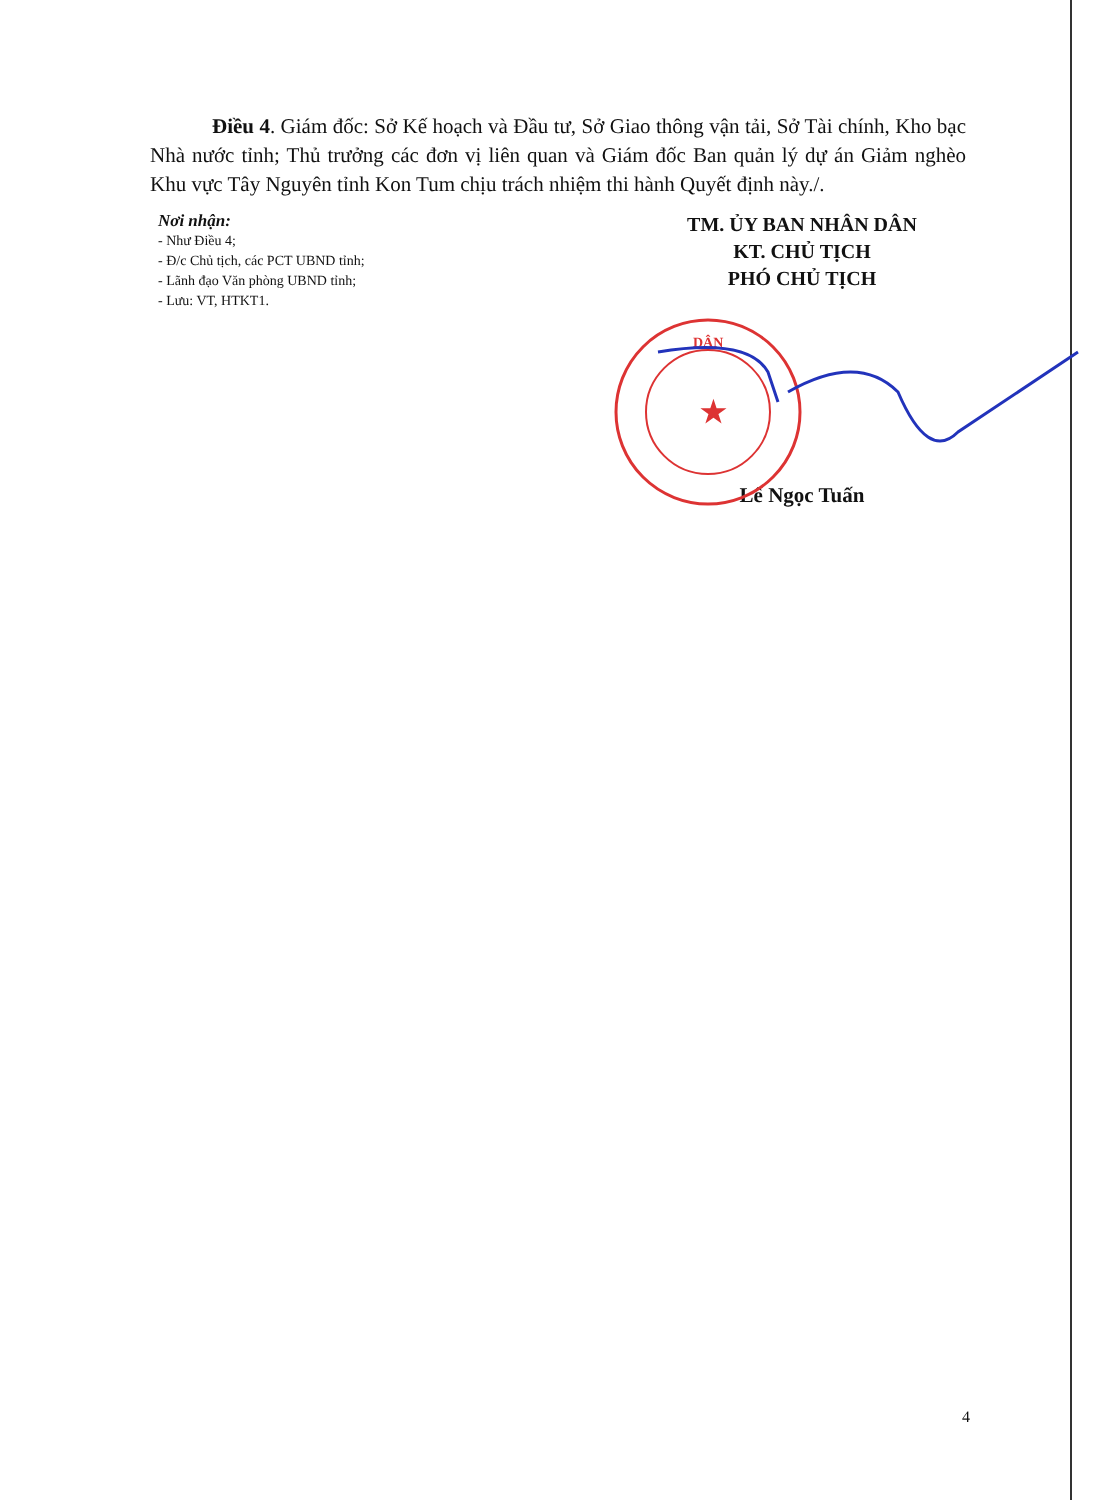Điều 4. Giám đốc: Sở Kế hoạch và Đầu tư, Sở Giao thông vận tải, Sở Tài chính, Kho bạc Nhà nước tỉnh; Thủ trưởng các đơn vị liên quan và Giám đốc Ban quản lý dự án Giảm nghèo Khu vực Tây Nguyên tỉnh Kon Tum chịu trách nhiệm thi hành Quyết định này./.
Nơi nhận:
- Như Điều 4;
- Đ/c Chủ tịch, các PCT UBND tỉnh;
- Lãnh đạo Văn phòng UBND tỉnh;
- Lưu: VT, HTKT1.
TM. ỦY BAN NHÂN DÂN
KT. CHỦ TỊCH
PHÓ CHỦ TỊCH
DÂN
★
Lê Ngọc Tuấn
4